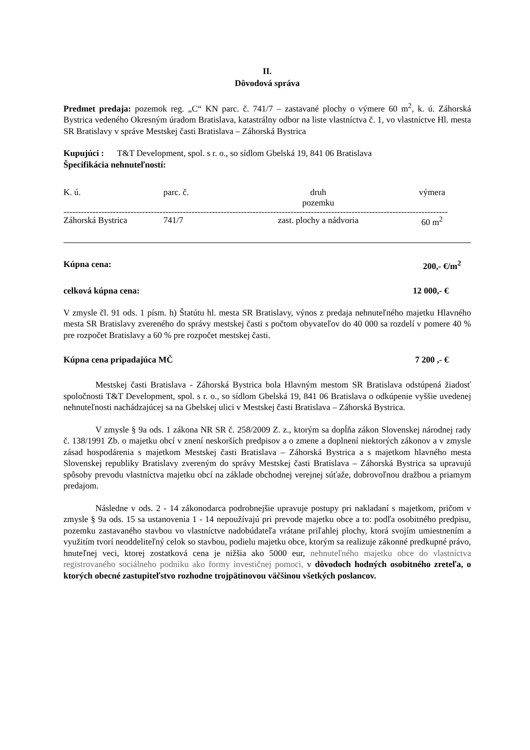II.
Dôvodová správa
Predmet predaja: pozemok reg. „C“ KN parc. č. 741/7 – zastavané plochy o výmere 60 m<sup>2</sup>, k. ú. Záhorská Bystrica vedeného Okresným úradom Bratislava, katastrálny odbor na liste vlastníctva č. 1, vo vlastníctve Hl. mesta SR Bratislavy v správe Mestskej časti Bratislava – Záhorská Bystrica
Kupujúci : T&T Development, spol. s r. o., so sídlom Gbelská 19, 841 06 Bratislava
Špecifikácia nehnuteľností:
| K. ú. | parc. č. | druh pozemku | výmera |
| ------------------------------------------------------------------------------------------------------------------------------------ | | | |
| Záhorská Bystrica | 741/7 | zast. plochy a nádvoria | 60 m<sup>2</sup> |
Kúpna cena: 200,- €/m<sup>2</sup>
celková kúpna cena: 12 000,- €
V zmysle čl. 91 ods. 1 písm. h) Štatútu hl. mesta SR Bratislavy, výnos z predaja nehnuteľného majetku Hlavného mesta SR Bratislavy zvereného do správy mestskej časti s počtom obyvateľov do 40 000 sa rozdelí v pomere 40 % pre rozpočet Bratislavy a 60 % pre rozpočet mestskej časti.
Kúpna cena pripadajúca MČ 7 200 ,- €
Mestskej časti Bratislava - Záhorská Bystrica bola Hlavným mestom SR Bratislava odstúpená žiadosť spoločnosti T&T Development, spol. s r. o., so sídlom Gbelská 19, 841 06 Bratislava o odkúpenie vyššie uvedenej nehnuteľnosti nachádzajúcej sa na Gbelskej ulici v Mestskej časti Bratislava – Záhorská Bystrica.
V zmysle § 9a ods. 1 zákona NR SR č. 258/2009 Z. z., ktorým sa dopĺňa zákon Slovenskej národnej rady č. 138/1991 Zb. o majetku obcí v znení neskorších predpisov a o zmene a doplnení niektorých zákonov a v zmysle zásad hospodárenia s majetkom Mestskej časti Bratislava – Záhorská Bystrica a s majetkom hlavného mesta Slovenskej republiky Bratislavy zvereným do správy Mestskej časti Bratislava – Záhorská Bystrica sa upravujú spôsoby prevodu vlastníctva majetku obcí na základe obchodnej verejnej súťaže, dobrovoľnou dražbou a priamym predajom.
Následne v ods. 2 - 14 zákonodarca podrobnejšie upravuje postupy pri nakladaní s majetkom, pričom v zmysle § 9a ods. 15 sa ustanovenia 1 - 14 nepoužívajú pri prevode majetku obce a to: podľa osobitného predpisu, pozemku zastavaného stavbou vo vlastníctve nadobúdateľa vrátane priľahlej plochy, ktorá svojím umiestnením a využitím tvorí neoddeliteľný celok so stavbou, podielu majetku obce, ktorým sa realizuje zákonné predkupné právo, hnuteľnej veci, ktorej zostatková cena je nižšia ako 5000 eur, nehnuteľného majetku obce do vlastníctva registrovaného sociálneho podniku ako formy investičnej pomoci, v dôvodoch hodných osobitného zreteľa, o ktorých obecné zastupiteľstvo rozhodne trojpätinovou väčšinou všetkých poslancov.